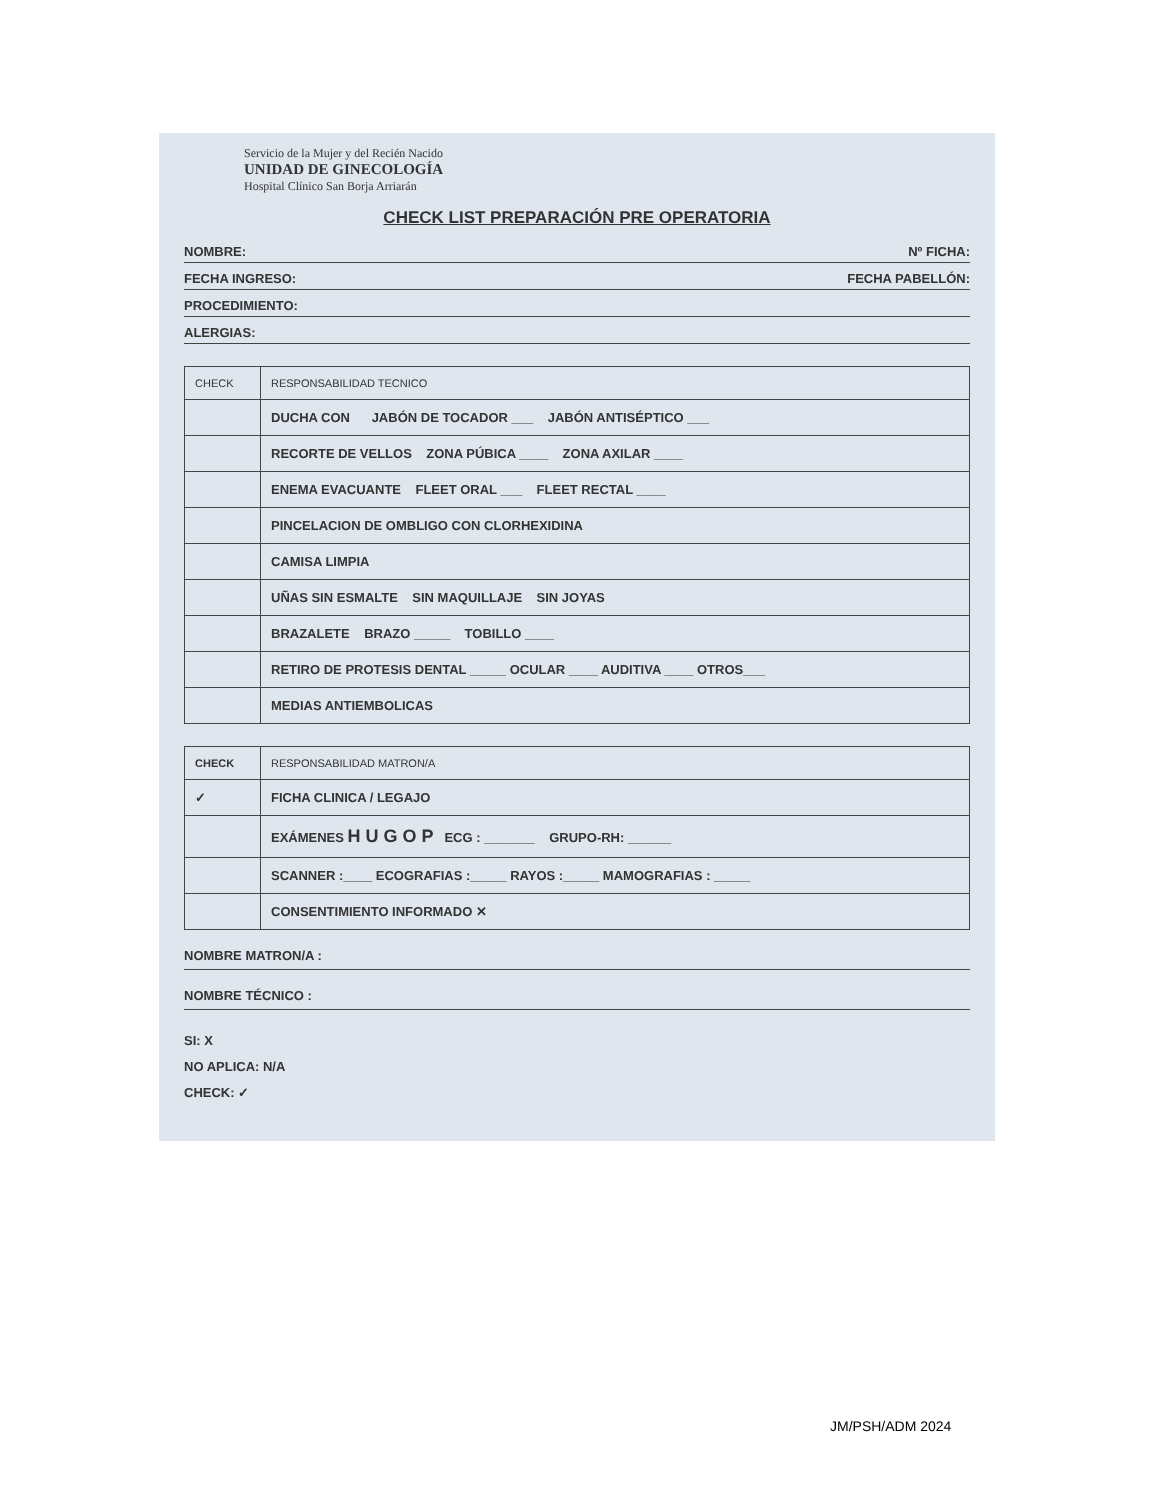Servicio de la Mujer y del Recién Nacido
UNIDAD DE GINECOLOGÍA
Hospital Clínico San Borja Arriarán
CHECK LIST PREPARACIÓN PRE OPERATORIA
NOMBRE: Nº FICHA:
FECHA INGRESO: FECHA PABELLÓN:
PROCEDIMIENTO:
ALERGIAS:
| CHECK | RESPONSABILIDAD TECNICO |
| --- | --- |
| | DUCHA CON JABÓN DE TOCADOR ___ JABÓN ANTISÉPTICO ___ |
| | RECORTE DE VELLOS ZONA PÚBICA ____ ZONA AXILAR ____ |
| | ENEMA EVACUANTE FLEET ORAL ___ FLEET RECTAL ____ |
| | PINCELACION DE OMBLIGO CON CLORHEXIDINA |
| | CAMISA LIMPIA |
| | UÑAS SIN ESMALTE SIN MAQUILLAJE SIN JOYAS |
| | BRAZALETE BRAZO _____ TOBILLO ____ |
| | RETIRO DE PROTESIS DENTAL _____ OCULAR ____ AUDITIVA ____ OTROS___ |
| | MEDIAS ANTIEMBOLICAS |
| CHECK | RESPONSABILIDAD MATRON/A |
| --- | --- |
| ✓ | FICHA CLINICA / LEGAJO |
| | EXÁMENES H U G O P ECG : _______ GRUPO-RH: ______ |
| | SCANNER :____ ECOGRAFIAS :_____ RAYOS :_____ MAMOGRAFIAS : _____ |
| | CONSENTIMIENTO INFORMADO ✕ |
NOMBRE MATRON/A :
NOMBRE TÉCNICO :
SI: X
NO APLICA: N/A
CHECK: ✓
JM/PSH/ADM 2024